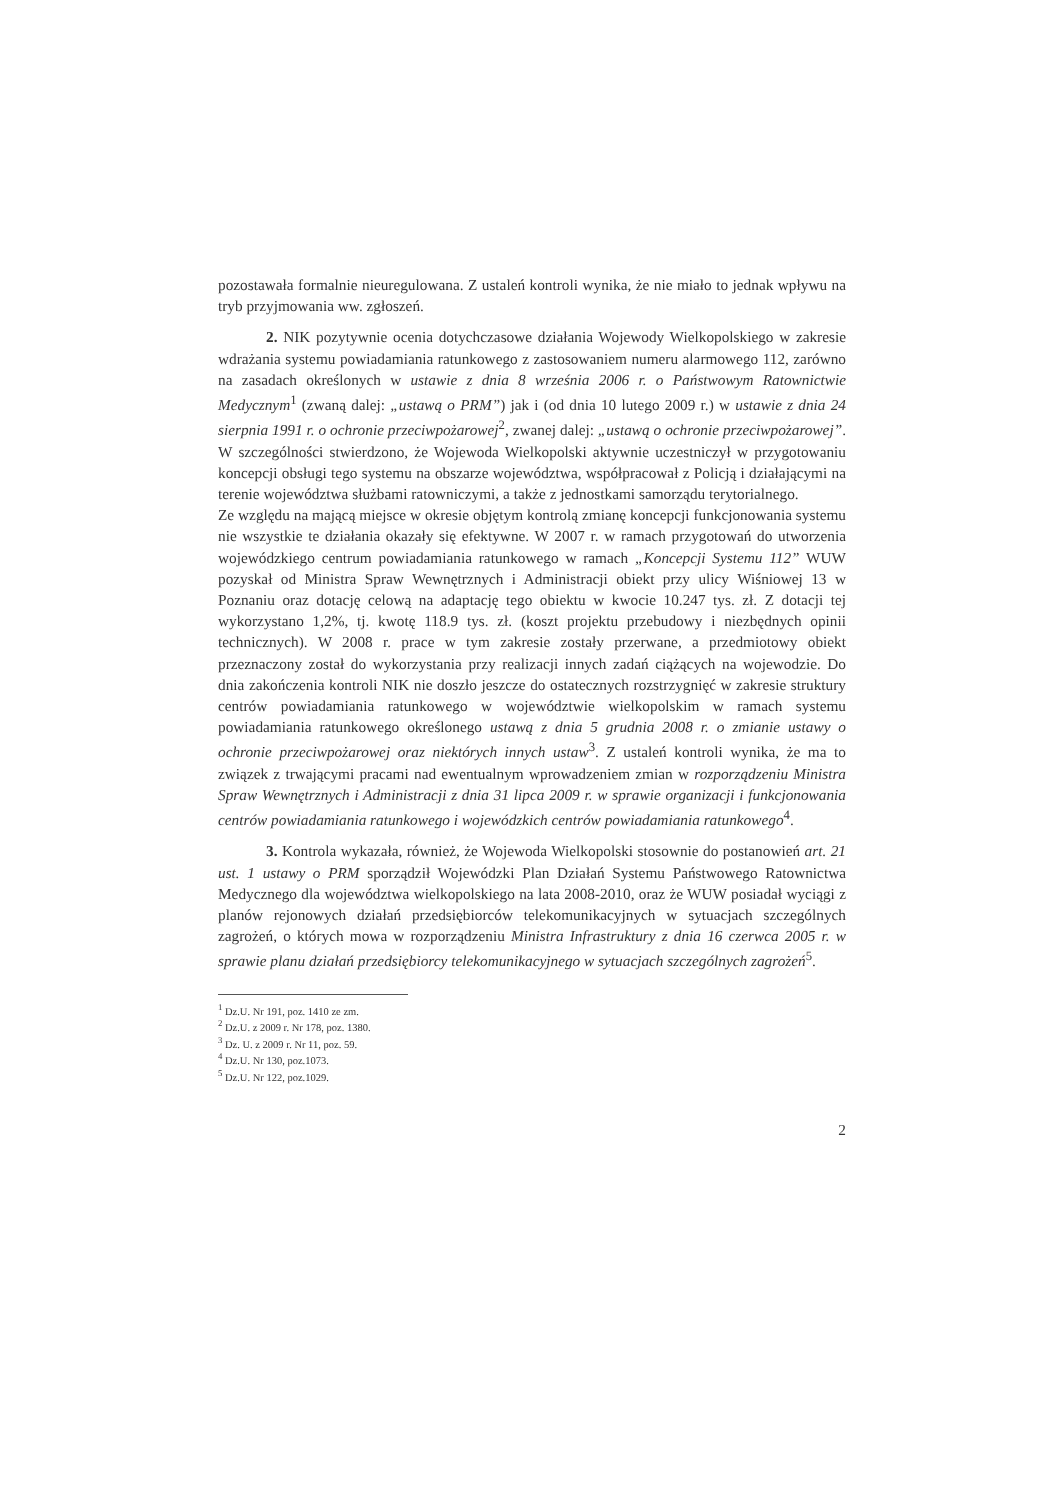pozostawała formalnie nieuregulowana. Z ustaleń kontroli wynika, że nie miało to jednak wpływu na tryb przyjmowania ww. zgłoszeń.
2. NIK pozytywnie ocenia dotychczasowe działania Wojewody Wielkopolskiego w zakresie wdrażania systemu powiadamiania ratunkowego z zastosowaniem numeru alarmowego 112, zarówno na zasadach określonych w ustawie z dnia 8 września 2006 r. o Państwowym Ratownictwie Medycznym<sup>1</sup> (zwaną dalej: „ustawą o PRM”) jak i (od dnia 10 lutego 2009 r.) w ustawie z dnia 24 sierpnia 1991 r. o ochronie przeciwpożarowej<sup>2</sup>, zwanej dalej: „ustawą o ochronie przeciwpożarowej”. W szczególności stwierdzono, że Wojewoda Wielkopolski aktywnie uczestniczył w przygotowaniu koncepcji obsługi tego systemu na obszarze województwa, współpracował z Policją i działającymi na terenie województwa służbami ratowniczymi, a także z jednostkami samorządu terytorialnego.
Ze względu na mającą miejsce w okresie objętym kontrolą zmianę koncepcji funkcjonowania systemu nie wszystkie te działania okazały się efektywne. W 2007 r. w ramach przygotowań do utworzenia wojewódzkiego centrum powiadamiania ratunkowego w ramach „Koncepcji Systemu 112” WUW pozyskał od Ministra Spraw Wewnętrznych i Administracji obiekt przy ulicy Wiśniowej 13 w Poznaniu oraz dotację celową na adaptację tego obiektu w kwocie 10.247 tys. zł. Z dotacji tej wykorzystano 1,2%, tj. kwotę 118.9 tys. zł. (koszt projektu przebudowy i niezbędnych opinii technicznych). W 2008 r. prace w tym zakresie zostały przerwane, a przedmiotowy obiekt przeznaczony został do wykorzystania przy realizacji innych zadań ciążących na wojewodzie. Do dnia zakończenia kontroli NIK nie doszło jeszcze do ostatecznych rozstrzygnięć w zakresie struktury centrów powiadamiania ratunkowego w województwie wielkopolskim w ramach systemu powiadamiania ratunkowego określonego ustawą z dnia 5 grudnia 2008 r. o zmianie ustawy o ochronie przeciwpożarowej oraz niektórych innych ustaw<sup>3</sup>. Z ustaleń kontroli wynika, że ma to związek z trwającymi pracami nad ewentualnym wprowadzeniem zmian w rozporządzeniu Ministra Spraw Wewnętrznych i Administracji z dnia 31 lipca 2009 r. w sprawie organizacji i funkcjonowania centrów powiadamiania ratunkowego i wojewódzkich centrów powiadamiania ratunkowego<sup>4</sup>.
3. Kontrola wykazała, również, że Wojewoda Wielkopolski stosownie do postanowień art. 21 ust. 1 ustawy o PRM sporządził Wojewódzki Plan Działań Systemu Państwowego Ratownictwa Medycznego dla województwa wielkopolskiego na lata 2008-2010, oraz że WUW posiadał wyciągi z planów rejonowych działań przedsiębiorców telekomunikacyjnych w sytuacjach szczególnych zagrożeń, o których mowa w rozporządzeniu Ministra Infrastruktury z dnia 16 czerwca 2005 r. w sprawie planu działań przedsiębiorcy telekomunikacyjnego w sytuacjach szczególnych zagrożeń<sup>5</sup>.
<sup>1</sup> Dz.U. Nr 191, poz. 1410 ze zm.
<sup>2</sup> Dz.U. z 2009 r. Nr 178, poz. 1380.
<sup>3</sup> Dz. U. z 2009 r. Nr 11, poz. 59.
<sup>4</sup> Dz.U. Nr 130, poz.1073.
<sup>5</sup> Dz.U. Nr 122, poz.1029.
2